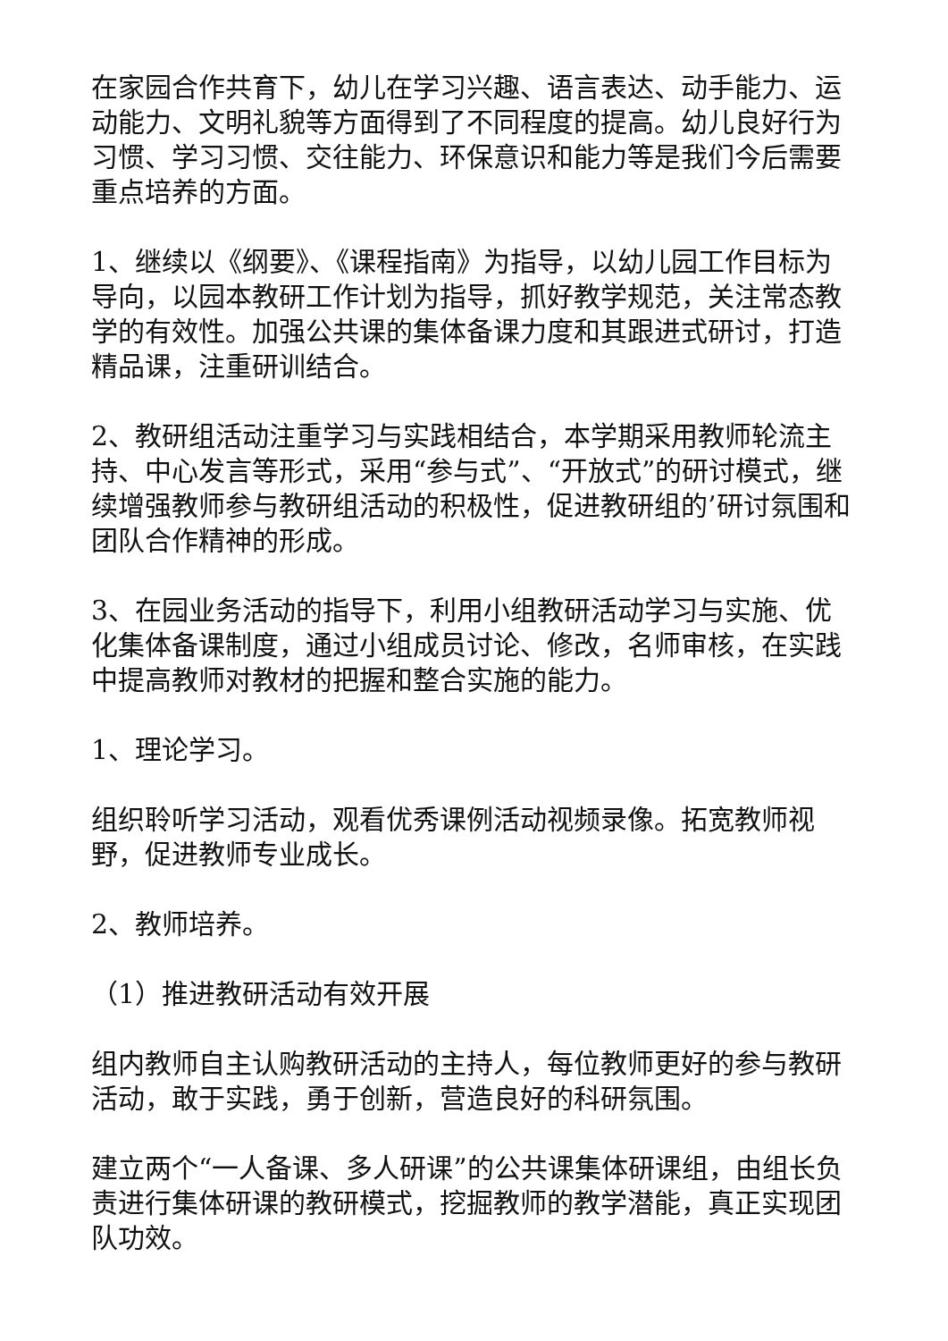在家园合作共育下，幼儿在学习兴趣、语言表达、动手能力、运动能力、文明礼貌等方面得到了不同程度的提高。幼儿良好行为习惯、学习习惯、交往能力、环保意识和能力等是我们今后需要重点培养的方面。
1、继续以《纲要》、《课程指南》为指导，以幼儿园工作目标为导向，以园本教研工作计划为指导，抓好教学规范，关注常态教学的有效性。加强公共课的集体备课力度和其跟进式研讨，打造精品课，注重研训结合。
2、教研组活动注重学习与实践相结合，本学期采用教师轮流主持、中心发言等形式，采用“参与式”、“开放式”的研讨模式，继续增强教师参与教研组活动的积极性，促进教研组的’研讨氛围和团队合作精神的形成。
3、在园业务活动的指导下，利用小组教研活动学习与实施、优化集体备课制度，通过小组成员讨论、修改，名师审核，在实践中提高教师对教材的把握和整合实施的能力。
1、理论学习。
组织聆听学习活动，观看优秀课例活动视频录像。拓宽教师视野，促进教师专业成长。
2、教师培养。
（1）推进教研活动有效开展
组内教师自主认购教研活动的主持人，每位教师更好的参与教研活动，敢于实践，勇于创新，营造良好的科研氛围。
建立两个“一人备课、多人研课”的公共课集体研课组，由组长负责进行集体研课的教研模式，挖掘教师的教学潜能，真正实现团队功效。